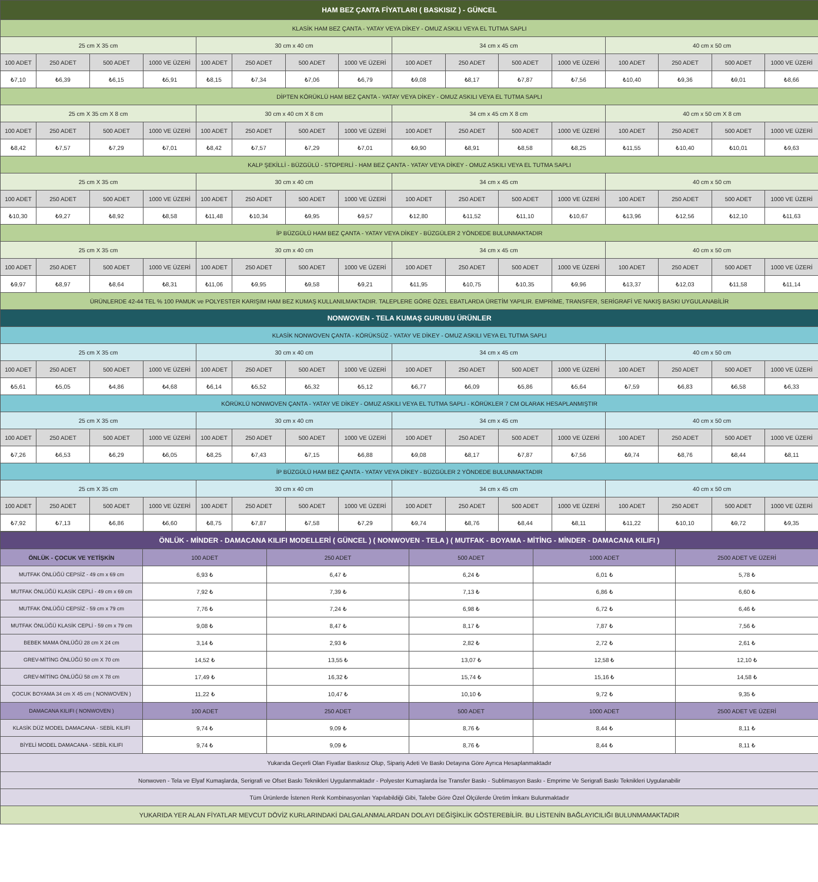| HAM BEZ ÇANTA FİYATLARI ( BASKISIZ ) - GÜNCEL | | | | | | | | | | | | | | | |
| --- | --- | --- | --- | --- | --- | --- | --- | --- | --- | --- | --- | --- | --- | --- | --- |
| KLASİK HAM BEZ ÇANTA - YATAY VEYA DİKEY - OMUZ ASKILI VEYA EL TUTMA SAPLI | | | | | | | | | | | | | | | |
| 25 cm X 35 cm | | | | 30 cm x 40 cm | | | | 34 cm x 45 cm | | | | 40 cm x 50 cm | | | |
| 100 ADET | 250 ADET | 500 ADET | 1000 VE ÜZERİ | 100 ADET | 250 ADET | 500 ADET | 1000 VE ÜZERİ | 100 ADET | 250 ADET | 500 ADET | 1000 VE ÜZERİ | 100 ADET | 250 ADET | 500 ADET | 1000 VE ÜZERİ |
| ₺7,10 | ₺6,39 | ₺6,15 | ₺5,91 | ₺8,15 | ₺7,34 | ₺7,06 | ₺6,79 | ₺9,08 | ₺8,17 | ₺7,87 | ₺7,56 | ₺10,40 | ₺9,36 | ₺9,01 | ₺8,66 |
| DİPTEN KÖRÜKLÜ HAM BEZ ÇANTA - YATAY VEYA DİKEY - OMUZ ASKILI VEYA EL TUTMA SAPLI | | | | | | | | | | | | | | | |
| 25 cm X 35 cm X 8 cm | | | | 30 cm x 40 cm X 8 cm | | | | 34 cm x 45 cm X 8 cm | | | | 40 cm x 50 cm X 8 cm | | | |
| 100 ADET | 250 ADET | 500 ADET | 1000 VE ÜZERİ | 100 ADET | 250 ADET | 500 ADET | 1000 VE ÜZERİ | 100 ADET | 250 ADET | 500 ADET | 1000 VE ÜZERİ | 100 ADET | 250 ADET | 500 ADET | 1000 VE ÜZERİ |
| ₺8,42 | ₺7,57 | ₺7,29 | ₺7,01 | ₺8,42 | ₺7,57 | ₺7,29 | ₺7,01 | ₺9,90 | ₺8,91 | ₺8,58 | ₺8,25 | ₺11,55 | ₺10,40 | ₺10,01 | ₺9,63 |
| KALP ŞEKİLLİ - BÜZGÜLÜ - STOPERLİ - HAM BEZ ÇANTA - YATAY VEYA DİKEY - OMUZ ASKILI VEYA EL TUTMA SAPLI | | | | | | | | | | | | | | | |
| 25 cm X 35 cm | | | | 30 cm x 40 cm | | | | 34 cm x 45 cm | | | | 40 cm x 50 cm | | | |
| 100 ADET | 250 ADET | 500 ADET | 1000 VE ÜZERİ | 100 ADET | 250 ADET | 500 ADET | 1000 VE ÜZERİ | 100 ADET | 250 ADET | 500 ADET | 1000 VE ÜZERİ | 100 ADET | 250 ADET | 500 ADET | 1000 VE ÜZERİ |
| ₺10,30 | ₺9,27 | ₺8,92 | ₺8,58 | ₺11,48 | ₺10,34 | ₺9,95 | ₺9,57 | ₺12,80 | ₺11,52 | ₺11,10 | ₺10,67 | ₺13,96 | ₺12,56 | ₺12,10 | ₺11,63 |
| İP BÜZGÜLÜ HAM BEZ ÇANTA - YATAY VEYA DİKEY - BÜZGÜLER 2 YÖNDEDE BULUNMAKTADIR | | | | | | | | | | | | | | | |
| 25 cm X 35 cm | | | | 30 cm x 40 cm | | | | 34 cm x 45 cm | | | | 40 cm x 50 cm | | | |
| 100 ADET | 250 ADET | 500 ADET | 1000 VE ÜZERİ | 100 ADET | 250 ADET | 500 ADET | 1000 VE ÜZERİ | 100 ADET | 250 ADET | 500 ADET | 1000 VE ÜZERİ | 100 ADET | 250 ADET | 500 ADET | 1000 VE ÜZERİ |
| ₺9,97 | ₺8,97 | ₺8,64 | ₺8,31 | ₺11,06 | ₺9,95 | ₺9,58 | ₺9,21 | ₺11,95 | ₺10,75 | ₺10,35 | ₺9,96 | ₺13,37 | ₺12,03 | ₺11,58 | ₺11,14 |
| ÜRÜNLERDE 42-44 TEL % 100 PAMUK ve POLYESTER KARIŞIM HAM BEZ KUMAŞ KULLANILMAKTADIR. TALEPLERE GÖRE ÖZEL EBATLARDA ÜRETİM YAPILIR. EMPRİME, TRANSFER, SERİGRAFİ VE NAKIŞ BASKI UYGULANABİLİR | | | | | | | | | | | | | | | |
| NONWOVEN - TELA KUMAŞ GURUBU ÜRÜNLER | | | | | | | | | | | | | | | |
| KLASİK NONWOVEN ÇANTA - KÖRÜKSÜZ - YATAY VE DİKEY - OMUZ ASKILI VEYA EL TUTMA SAPLI | | | | | | | | | | | | | | | |
| 25 cm X 35 cm | | | | 30 cm x 40 cm | | | | 34 cm x 45 cm | | | | 40 cm x 50 cm | | | |
| 100 ADET | 250 ADET | 500 ADET | 1000 VE ÜZERİ | 100 ADET | 250 ADET | 500 ADET | 1000 VE ÜZERİ | 100 ADET | 250 ADET | 500 ADET | 1000 VE ÜZERİ | 100 ADET | 250 ADET | 500 ADET | 1000 VE ÜZERİ |
| ₺5,61 | ₺5,05 | ₺4,86 | ₺4,68 | ₺6,14 | ₺5,52 | ₺5,32 | ₺5,12 | ₺6,77 | ₺6,09 | ₺5,86 | ₺5,64 | ₺7,59 | ₺6,83 | ₺6,58 | ₺6,33 |
| KÖRÜKLÜ NONWOVEN ÇANTA - YATAY VE DİKEY - OMUZ ASKILI VEYA EL TUTMA SAPLI - KÖRÜKLER 7 CM OLARAK HESAPLANMIŞTIR | | | | | | | | | | | | | | | |
| 25 cm X 35 cm | | | | 30 cm x 40 cm | | | | 34 cm x 45 cm | | | | 40 cm x 50 cm | | | |
| 100 ADET | 250 ADET | 500 ADET | 1000 VE ÜZERİ | 100 ADET | 250 ADET | 500 ADET | 1000 VE ÜZERİ | 100 ADET | 250 ADET | 500 ADET | 1000 VE ÜZERİ | 100 ADET | 250 ADET | 500 ADET | 1000 VE ÜZERİ |
| ₺7,26 | ₺6,53 | ₺6,29 | ₺6,05 | ₺8,25 | ₺7,43 | ₺7,15 | ₺6,88 | ₺9,08 | ₺8,17 | ₺7,87 | ₺7,56 | ₺9,74 | ₺8,76 | ₺8,44 | ₺8,11 |
| İP BÜZGÜLÜ HAM BEZ ÇANTA - YATAY VEYA DİKEY - BÜZGÜLER 2 YÖNDEDE BULUNMAKTADIR | | | | | | | | | | | | | | | |
| 25 cm X 35 cm | | | | 30 cm x 40 cm | | | | 34 cm x 45 cm | | | | 40 cm x 50 cm | | | |
| 100 ADET | 250 ADET | 500 ADET | 1000 VE ÜZERİ | 100 ADET | 250 ADET | 500 ADET | 1000 VE ÜZERİ | 100 ADET | 250 ADET | 500 ADET | 1000 VE ÜZERİ | 100 ADET | 250 ADET | 500 ADET | 1000 VE ÜZERİ |
| ₺7,92 | ₺7,13 | ₺6,86 | ₺6,60 | ₺8,75 | ₺7,87 | ₺7,58 | ₺7,29 | ₺9,74 | ₺8,76 | ₺8,44 | ₺8,11 | ₺11,22 | ₺10,10 | ₺9,72 | ₺9,35 |
| ÖNLÜK - MİNDER - DAMACANA KILIFI MODELLERİ ( GÜNCEL ) ( NONWOVEN - TELA ) ( MUTFAK - BOYAMA - MİTİNG - MİNDER - DAMACANA KILIFI ) | | | | | |
| --- | --- | --- | --- | --- | --- |
| ÖNLÜK - ÇOCUK VE YETİŞKİN | 100 ADET | 250 ADET | 500 ADET | 1000 ADET | 2500 ADET VE ÜZERİ |
| MUTFAK ÖNLÜĞÜ CEPSİZ - 49 cm x 69 cm | 6,93 ₺ | 6,47 ₺ | 6,24 ₺ | 6,01 ₺ | 5,78 ₺ |
| MUTFAK ÖNLÜĞÜ KLASİK CEPLİ - 49 cm x 69 cm | 7,92 ₺ | 7,39 ₺ | 7,13 ₺ | 6,86 ₺ | 6,60 ₺ |
| MUTFAK ÖNLÜĞÜ CEPSİZ - 59 cm x 79 cm | 7,76 ₺ | 7,24 ₺ | 6,98 ₺ | 6,72 ₺ | 6,46 ₺ |
| MUTFAK ÖNLÜĞÜ KLASİK CEPLİ - 59 cm x 79 cm | 9,08 ₺ | 8,47 ₺ | 8,17 ₺ | 7,87 ₺ | 7,56 ₺ |
| BEBEK MAMA ÖNLÜĞÜ 28 cm X 24 cm | 3,14 ₺ | 2,93 ₺ | 2,82 ₺ | 2,72 ₺ | 2,61 ₺ |
| GREV-MİTİNG ÖNLÜĞÜ 50 cm X 70 cm | 14,52 ₺ | 13,55 ₺ | 13,07 ₺ | 12,58 ₺ | 12,10 ₺ |
| GREV-MİTİNG ÖNLÜĞÜ 58 cm X 78 cm | 17,49 ₺ | 16,32 ₺ | 15,74 ₺ | 15,16 ₺ | 14,58 ₺ |
| ÇOCUK BOYAMA 34 cm X 45 cm ( NONWOVEN ) | 11,22 ₺ | 10,47 ₺ | 10,10 ₺ | 9,72 ₺ | 9,35 ₺ |
| DAMACANA KILIFI ( NONWOVEN ) | 100 ADET | 250 ADET | 500 ADET | 1000 ADET | 2500 ADET VE ÜZERİ |
| KLASİK DÜZ MODEL DAMACANA - SEBİL KILIFI | 9,74 ₺ | 9,09 ₺ | 8,76 ₺ | 8,44 ₺ | 8,11 ₺ |
| BİYELİ MODEL DAMACANA - SEBİL KILIFI | 9,74 ₺ | 9,09 ₺ | 8,76 ₺ | 8,44 ₺ | 8,11 ₺ |
| Yukarıda Geçerli Olan Fiyatlar Baskısız Olup, Sipariş Adeti Ve Baskı Detayına Göre Ayrıca Hesaplanmaktadır | | | | | |
| Nonwoven - Tela ve Elyaf Kumaşlarda, Serigrafi ve Ofset Baskı Teknikleri Uygulanmaktadır - Polyester Kumaşlarda İse Transfer Baskı - Sublimasyon Baskı - Emprime Ve Serigrafi Baskı Teknikleri Uygulanabilir | | | | | |
| Tüm Ürünlerde İstenen Renk Kombinasyonları Yapılabildiği Gibi, Talebe Göre Özel Ölçülerde Üretim İmkanı Bulunmaktadır | | | | | |
| YUKARIDA YER ALAN FİYATLAR MEVCUT DÖVİZ KURLARINDAKİ DALGALANMALARDAN DOLAYI DEĞİŞİKLİK GÖSTEREBİLİR. BU LİSTENİN BAĞLAYICILIĞI BULUNMAMAKTADIR | | | | | |